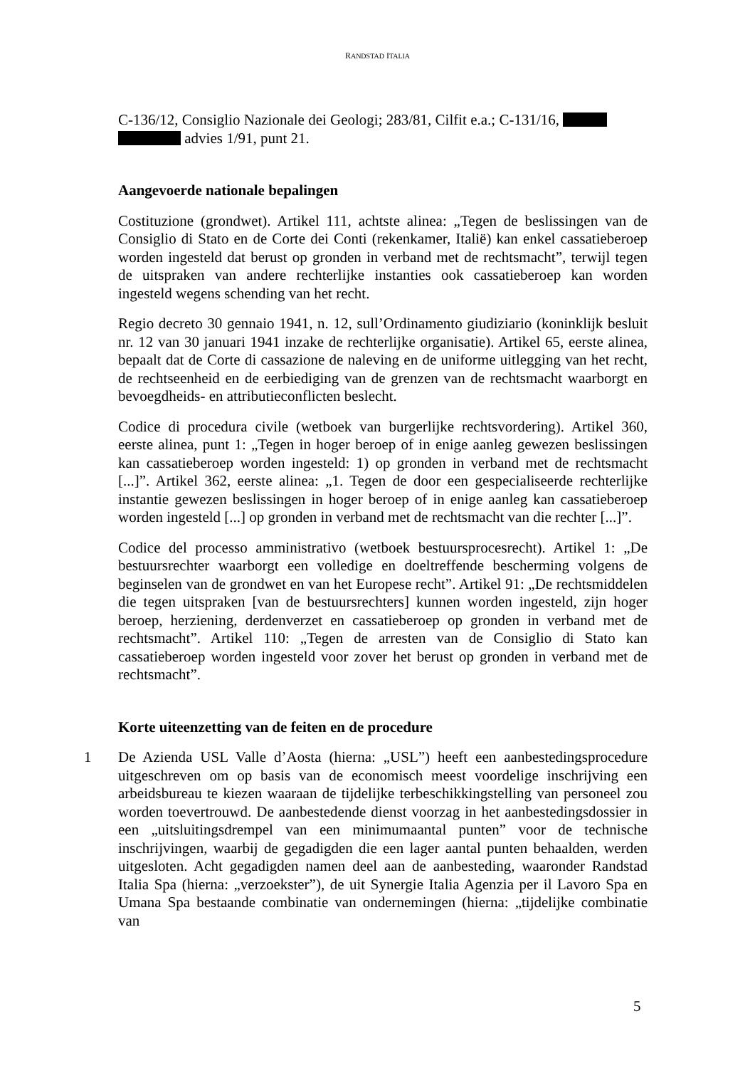RANDSTAD ITALIA
C-136/12, Consiglio Nazionale dei Geologi; 283/81, Cilfit e.a.; C-131/16,
advies 1/91, punt 21.
Aangevoerde nationale bepalingen
Costituzione (grondwet). Artikel 111, achtste alinea: „Tegen de beslissingen van de Consiglio di Stato en de Corte dei Conti (rekenkamer, Italië) kan enkel cassatieberoep worden ingesteld dat berust op gronden in verband met de rechtsmacht”, terwijl tegen de uitspraken van andere rechterlijke instanties ook cassatieberoep kan worden ingesteld wegens schending van het recht.
Regio decreto 30 gennaio 1941, n. 12, sull’Ordinamento giudiziario (koninklijk besluit nr. 12 van 30 januari 1941 inzake de rechterlijke organisatie). Artikel 65, eerste alinea, bepaalt dat de Corte di cassazione de naleving en de uniforme uitlegging van het recht, de rechtseenheid en de eerbiediging van de grenzen van de rechtsmacht waarborgt en bevoegdheids- en attributieconflicten beslecht.
Codice di procedura civile (wetboek van burgerlijke rechtsvordering). Artikel 360, eerste alinea, punt 1: „Tegen in hoger beroep of in enige aanleg gewezen beslissingen kan cassatieberoep worden ingesteld: 1) op gronden in verband met de rechtsmacht [...]”. Artikel 362, eerste alinea: „1. Tegen de door een gespecialiseerde rechterlijke instantie gewezen beslissingen in hoger beroep of in enige aanleg kan cassatieberoep worden ingesteld [...] op gronden in verband met de rechtsmacht van die rechter [...]”.
Codice del processo amministrativo (wetboek bestuursprocesrecht). Artikel 1: „De bestuursrechter waarborgt een volledige en doeltreffende bescherming volgens de beginselen van de grondwet en van het Europese recht”. Artikel 91: „De rechtsmiddelen die tegen uitspraken [van de bestuursrechters] kunnen worden ingesteld, zijn hoger beroep, herziening, derdenverzet en cassatieberoep op gronden in verband met de rechtsmacht”. Artikel 110: „Tegen de arresten van de Consiglio di Stato kan cassatieberoep worden ingesteld voor zover het berust op gronden in verband met de rechtsmacht”.
Korte uiteenzetting van de feiten en de procedure
1 De Azienda USL Valle d’Aosta (hierna: „USL”) heeft een aanbestedingsprocedure uitgeschreven om op basis van de economisch meest voordelige inschrijving een arbeidsbureau te kiezen waaraan de tijdelijke terbeschikkingstelling van personeel zou worden toevertrouwd. De aanbestedende dienst voorzag in het aanbestedingsdossier in een „uitsluitingsdrempel van een minimumaantal punten” voor de technische inschrijvingen, waarbij de gegadigden die een lager aantal punten behaalden, werden uitgesloten. Acht gegadigden namen deel aan de aanbesteding, waaronder Randstad Italia Spa (hierna: „verzoekster”), de uit Synergie Italia Agenzia per il Lavoro Spa en Umana Spa bestaande combinatie van ondernemingen (hierna: „tijdelijke combinatie van
5